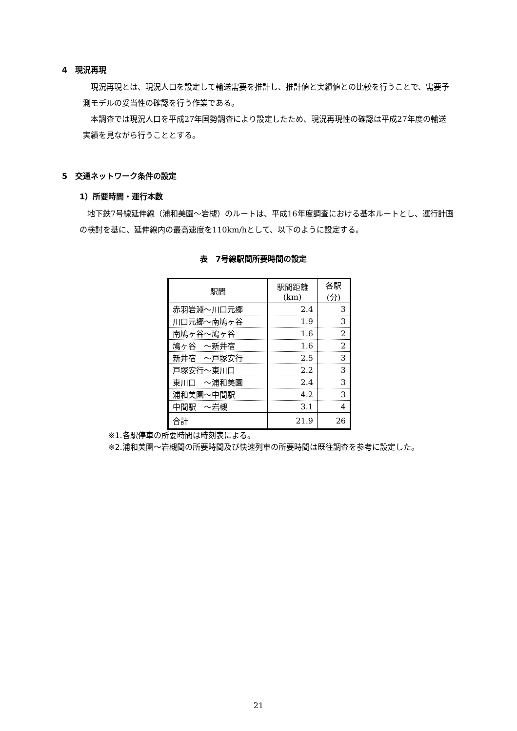4　現況再現
現況再現とは、現況人口を設定して輸送需要を推計し、推計値と実績値との比較を行うことで、需要予測モデルの妥当性の確認を行う作業である。
本調査では現況人口を平成27年国勢調査により設定したため、現況再現性の確認は平成27年度の輸送実績を見ながら行うこととする。
5　交通ネットワーク条件の設定
1）所要時間・運行本数
地下鉄7号線延伸線（浦和美園～岩槻）のルートは、平成16年度調査における基本ルートとし、運行計画の検討を基に、延伸線内の最高速度を110km/hとして、以下のように設定する。
表　7号線駅間所要時間の設定
| 駅間 | 駅間距離 (km) | 各駅 (分) |
| --- | --- | --- |
| 赤羽岩淵～川口元郷 | 2.4 | 3 |
| 川口元郷～南鳩ヶ谷 | 1.9 | 3 |
| 南鳩ヶ谷～鳩ヶ谷 | 1.6 | 2 |
| 鳩ヶ谷 ～新井宿 | 1.6 | 2 |
| 新井宿 ～戸塚安行 | 2.5 | 3 |
| 戸塚安行～東川口 | 2.2 | 3 |
| 東川口 ～浦和美園 | 2.4 | 3 |
| 浦和美園～中間駅 | 4.2 | 3 |
| 中間駅 ～岩槻 | 3.1 | 4 |
| 合計 | 21.9 | 26 |
※1.各駅停車の所要時間は時刻表による。
※2.浦和美園～岩槻間の所要時間及び快速列車の所要時間は既往調査を参考に設定した。
21